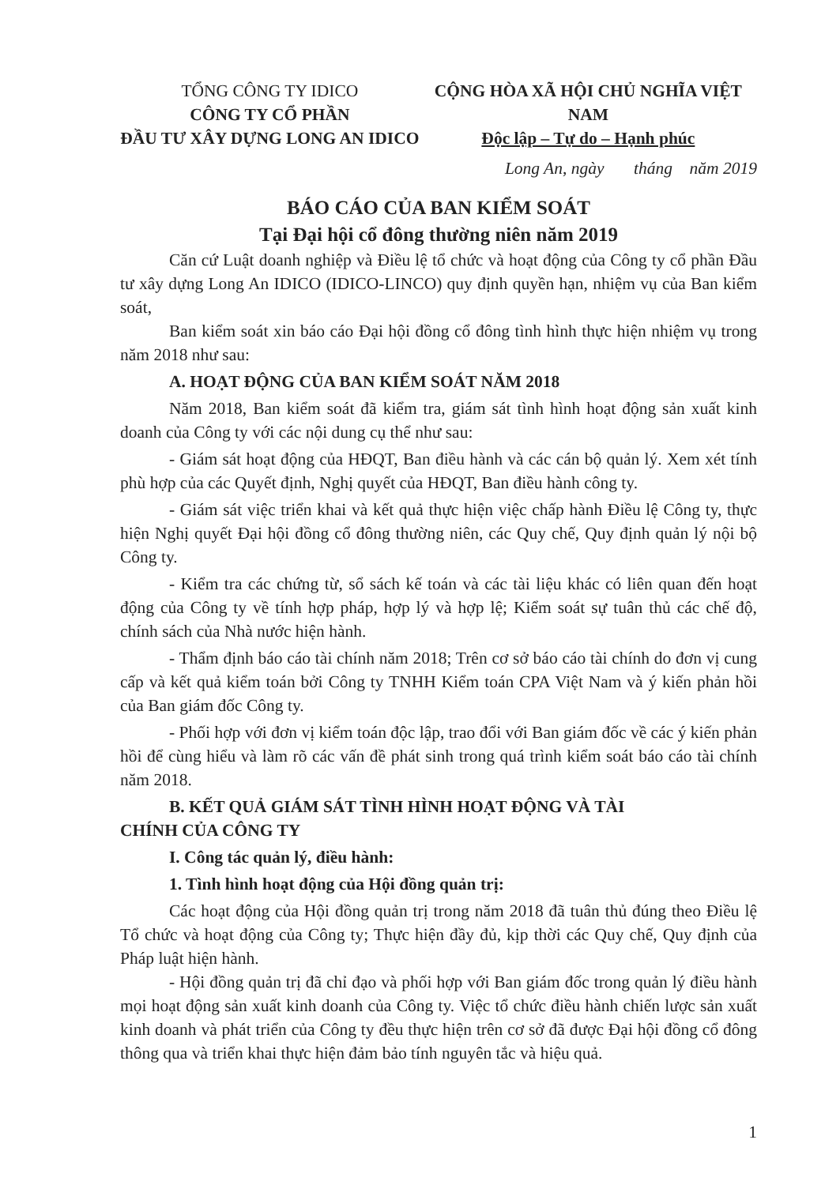TỔNG CÔNG TY IDICO
CÔNG TY CỔ PHẦN
ĐẦU TƯ XÂY DỰNG LONG AN IDICO
CỘNG HÒA XÃ HỘI CHỦ NGHĨA VIỆT NAM
Độc lập – Tự do – Hạnh phúc
Long An, ngày tháng năm 2019
BÁO CÁO CỦA BAN KIỂM SOÁT
Tại Đại hội cổ đông thường niên năm 2019
Căn cứ Luật doanh nghiệp và Điều lệ tổ chức và hoạt động của Công ty cổ phần Đầu tư xây dựng Long An IDICO (IDICO-LINCO) quy định quyền hạn, nhiệm vụ của Ban kiểm soát,
Ban kiểm soát xin báo cáo Đại hội đồng cổ đông tình hình thực hiện nhiệm vụ trong năm 2018 như sau:
A. HOẠT ĐỘNG CỦA BAN KIỂM SOÁT NĂM 2018
Năm 2018, Ban kiểm soát đã kiểm tra, giám sát tình hình hoạt động sản xuất kinh doanh của Công ty với các nội dung cụ thể như sau:
- Giám sát hoạt động của HĐQT, Ban điều hành và các cán bộ quản lý. Xem xét tính phù hợp của các Quyết định, Nghị quyết của HĐQT, Ban điều hành công ty.
- Giám sát việc triển khai và kết quả thực hiện việc chấp hành Điều lệ Công ty, thực hiện Nghị quyết Đại hội đồng cổ đông thường niên, các Quy chế, Quy định quản lý nội bộ Công ty.
- Kiểm tra các chứng từ, sổ sách kế toán và các tài liệu khác có liên quan đến hoạt động của Công ty về tính hợp pháp, hợp lý và hợp lệ; Kiểm soát sự tuân thủ các chế độ, chính sách của Nhà nước hiện hành.
- Thẩm định báo cáo tài chính năm 2018; Trên cơ sở báo cáo tài chính do đơn vị cung cấp và kết quả kiểm toán bởi Công ty TNHH Kiểm toán CPA Việt Nam và ý kiến phản hồi của Ban giám đốc Công ty.
- Phối hợp với đơn vị kiểm toán độc lập, trao đổi với Ban giám đốc về các ý kiến phản hồi để cùng hiểu và làm rõ các vấn đề phát sinh trong quá trình kiểm soát báo cáo tài chính năm 2018.
B. KẾT QUẢ GIÁM SÁT TÌNH HÌNH HOẠT ĐỘNG VÀ TÀI
CHÍNH CỦA CÔNG TY
I. Công tác quản lý, điều hành:
1. Tình hình hoạt động của Hội đồng quản trị:
Các hoạt động của Hội đồng quản trị trong năm 2018 đã tuân thủ đúng theo Điều lệ Tổ chức và hoạt động của Công ty; Thực hiện đầy đủ, kịp thời các Quy chế, Quy định của Pháp luật hiện hành.
- Hội đồng quản trị đã chỉ đạo và phối hợp với Ban giám đốc trong quản lý điều hành mọi hoạt động sản xuất kinh doanh của Công ty. Việc tổ chức điều hành chiến lược sản xuất kinh doanh và phát triển của Công ty đều thực hiện trên cơ sở đã được Đại hội đồng cổ đông thông qua và triển khai thực hiện đảm bảo tính nguyên tắc và hiệu quả.
1